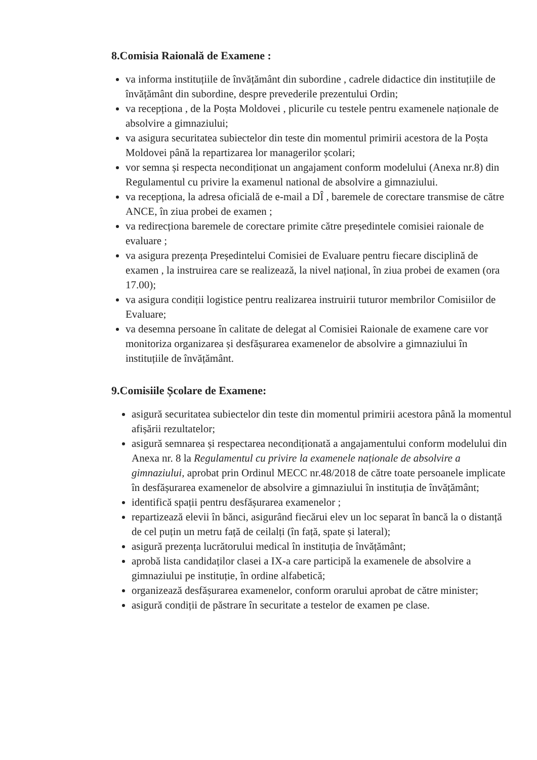8.Comisia Raională de Examene :
va informa instituțiile de învățământ din subordine , cadrele didactice din instituțiile de învățământ din subordine, despre prevederile prezentului Ordin;
va recepționa , de la Poșta Moldovei , plicurile cu testele pentru examenele naționale de absolvire a gimnaziului;
va asigura securitatea subiectelor din teste din momentul primirii acestora de la Poșta Moldovei până la repartizarea lor managerilor școlari;
vor semna și respecta necondiționat un angajament conform modelului (Anexa nr.8) din Regulamentul cu privire la examenul national de absolvire a gimnaziului.
va recepționa, la adresa oficială de e-mail a DÎ , baremele de corectare transmise de către ANCE, în ziua probei de examen ;
va redirecționa baremele de corectare primite către președintele comisiei raionale de evaluare ;
va asigura prezența Președintelui Comisiei de Evaluare pentru fiecare disciplină de examen , la instruirea care se realizează, la nivel național, în ziua probei de examen (ora 17.00);
va asigura condiții logistice pentru realizarea instruirii tuturor membrilor Comisiilor de Evaluare;
va desemna persoane în calitate de delegat al Comisiei Raionale de examene care vor monitoriza organizarea și desfășurarea examenelor de absolvire a gimnaziului în instituțiile de învățământ.
9.Comisiile Școlare de Examene:
asigură securitatea subiectelor din teste din momentul primirii acestora până la momentul afișării rezultatelor;
asigură semnarea și respectarea necondiționată a angajamentului conform modelului din Anexa nr. 8 la Regulamentul cu privire la examenele naționale de absolvire a gimnaziului, aprobat prin Ordinul MECC nr.48/2018 de către toate persoanele implicate în desfășurarea examenelor de absolvire a gimnaziului în instituția de învățământ;
identifică spații pentru desfășurarea examenelor ;
repartizează elevii în bănci, asigurând fiecărui elev un loc separat în bancă la o distanță de cel puțin un metru față de ceilalți (în față, spate și lateral);
asigură prezența lucrătorului medical în instituția de învățământ;
aprobă lista candidaților clasei a IX-a care participă la examenele de absolvire a gimnaziului pe instituție, în ordine alfabetică;
organizează desfășurarea examenelor, conform orarului aprobat de către minister;
asigură condiții de păstrare în securitate a testelor de examen pe clase.